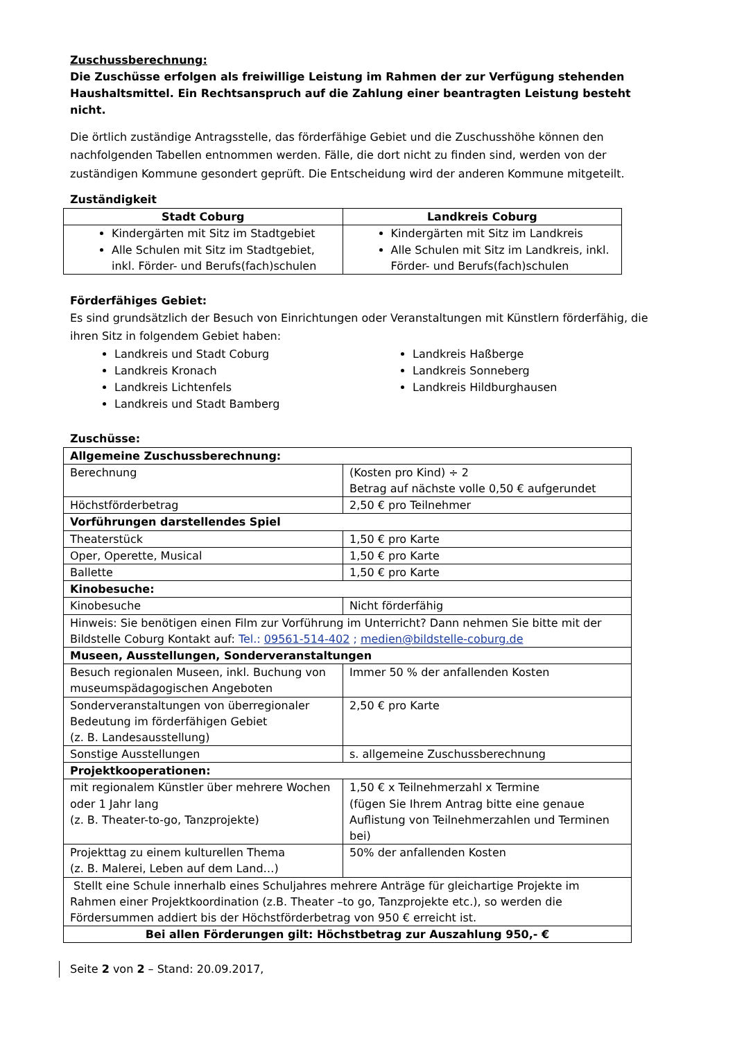Zuschussberechnung:
Die Zuschüsse erfolgen als freiwillige Leistung im Rahmen der zur Verfügung stehenden Haushaltsmittel. Ein Rechtsanspruch auf die Zahlung einer beantragten Leistung besteht nicht.
Die örtlich zuständige Antragsstelle, das förderfähige Gebiet und die Zuschusshöhe können den nachfolgenden Tabellen entnommen werden. Fälle, die dort nicht zu finden sind, werden von der zuständigen Kommune gesondert geprüft. Die Entscheidung wird der anderen Kommune mitgeteilt.
Zuständigkeit
| Stadt Coburg | Landkreis Coburg |
| --- | --- |
| Kindergärten mit Sitz im Stadtgebiet Alle Schulen mit Sitz im Stadtgebiet, inkl. Förder- und Berufs(fach)schulen | Kindergärten mit Sitz im Landkreis Alle Schulen mit Sitz im Landkreis, inkl. Förder- und Berufs(fach)schulen |
Förderfähiges Gebiet:
Es sind grundsätzlich der Besuch von Einrichtungen oder Veranstaltungen mit Künstlern förderfähig, die ihren Sitz in folgendem Gebiet haben:
Landkreis und Stadt Coburg
Landkreis Kronach
Landkreis Lichtenfels
Landkreis und Stadt Bamberg
Landkreis Haßberge
Landkreis Sonneberg
Landkreis Hildburghausen
Zuschüsse:
| Allgemeine Zuschussberechnung: | |
| Berechnung | (Kosten pro Kind) ÷ 2 Betrag auf nächste volle 0,50 € aufgerundet |
| Höchstförderbetrag | 2,50 € pro Teilnehmer |
| Vorführungen darstellendes Spiel | |
| Theaterstück | 1,50 € pro Karte |
| Oper, Operette, Musical | 1,50 € pro Karte |
| Ballette | 1,50 € pro Karte |
| Kinobesuche: | |
| Kinobesuche | Nicht förderfähig |
| Hinweis: Sie benötigen einen Film zur Vorführung im Unterricht? Dann nehmen Sie bitte mit der Bildstelle Coburg Kontakt auf: Tel.: 09561-514-402 ; medien@bildstelle-coburg.de | |
| Museen, Ausstellungen, Sonderveranstaltungen | |
| Besuch regionalen Museen, inkl. Buchung von museumspädagogischen Angeboten | Immer 50 % der anfallenden Kosten |
| Sonderveranstaltungen von überregionaler Bedeutung im förderfähigen Gebiet (z. B. Landesausstellung) | 2,50 € pro Karte |
| Sonstige Ausstellungen | s. allgemeine Zuschussberechnung |
| Projektkooperationen: | |
| mit regionalem Künstler über mehrere Wochen oder 1 Jahr lang (z. B. Theater-to-go, Tanzprojekte) | 1,50 € x Teilnehmerzahl x Termine (fügen Sie Ihrem Antrag bitte eine genaue Auflistung von Teilnehmerzahlen und Terminen bei) |
| Projekttag zu einem kulturellen Thema (z. B. Malerei, Leben auf dem Land…) | 50% der anfallenden Kosten |
| Stellt eine Schule innerhalb eines Schuljahres mehrere Anträge für gleichartige Projekte im Rahmen einer Projektkoordination (z.B. Theater –to go, Tanzprojekte etc.), so werden die Fördersummen addiert bis der Höchstförderbetrag von 950 € erreicht ist. | |
| Bei allen Förderungen gilt: Höchstbetrag zur Auszahlung 950,- € | |
Seite 2 von 2 – Stand: 20.09.2017,